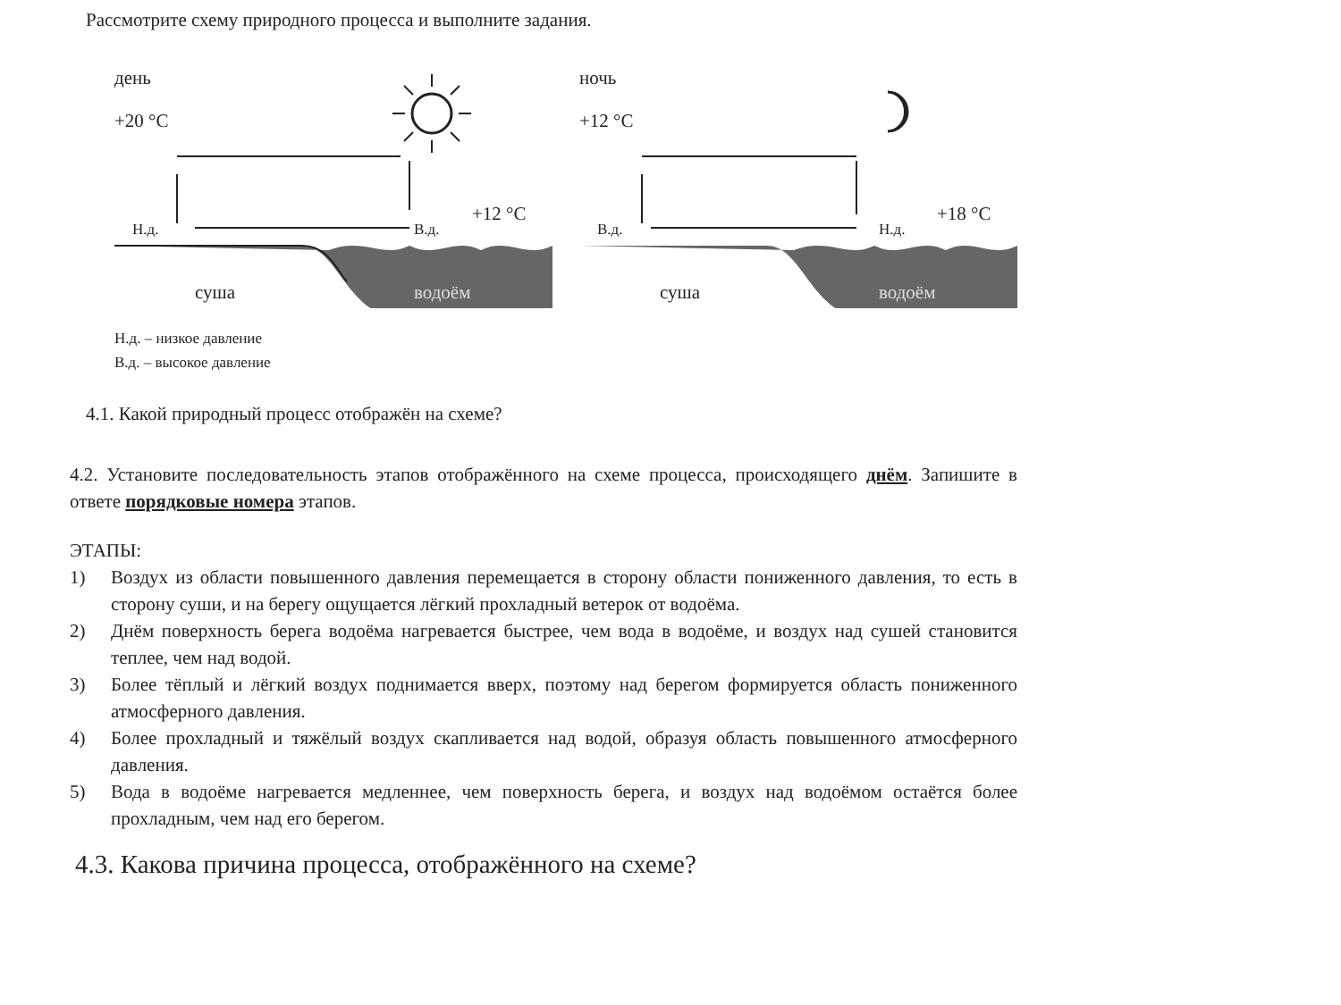Рассмотрите схему природного процесса и выполните задания.
день
+20 °C
Н.д. В.д.
+12 °C
суша водоём
ночь
+12 °C
В.д. Н.д.
+18 °C
суша водоём
Н.д. – низкое давление
В.д. – высокое давление
4.1. Какой природный процесс отображён на схеме?
4.2. Установите последовательность этапов отображённого на схеме процесса, происходящего днём. Запишите в ответе порядковые номера этапов.
ЭТАПЫ:
1) Воздух из области повышенного давления перемещается в сторону области пониженного давления, то есть в сторону суши, и на берегу ощущается лёгкий прохладный ветерок от водоёма.
2) Днём поверхность берега водоёма нагревается быстрее, чем вода в водоёме, и воздух над сушей становится теплее, чем над водой.
3) Более тёплый и лёгкий воздух поднимается вверх, поэтому над берегом формируется область пониженного атмосферного давления.
4) Более прохладный и тяжёлый воздух скапливается над водой, образуя область повышенного атмосферного давления.
5) Вода в водоёме нагревается медленнее, чем поверхность берега, и воздух над водоёмом остаётся более прохладным, чем над его берегом.
4.3. Какова причина процесса, отображённого на схеме?